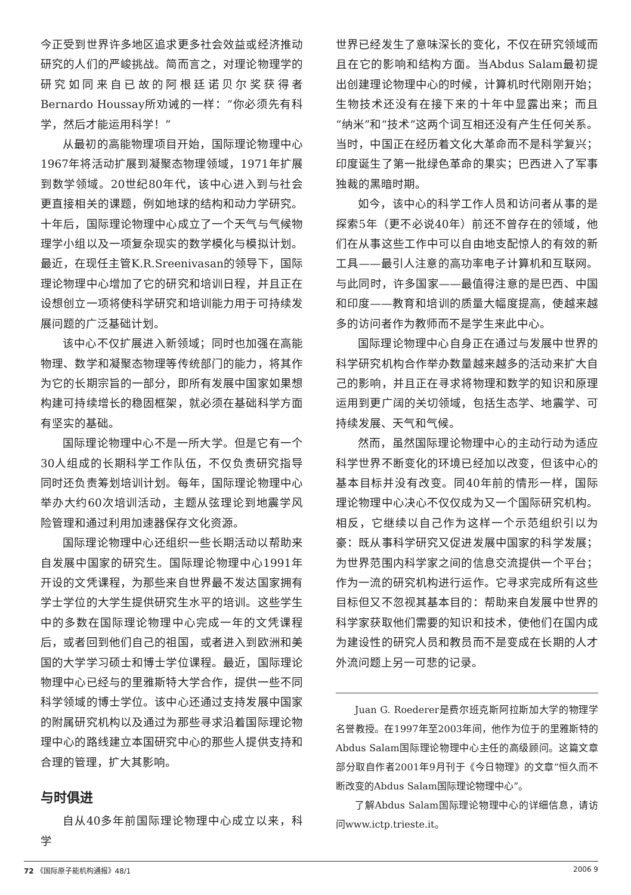今正受到世界许多地区追求更多社会效益或经济推动研究的人们的严峻挑战。简而言之，对理论物理学的研究如同来自已故的阿根廷诺贝尔奖获得者Bernardo Houssay所劝诫的一样：“你必须先有科学，然后才能运用科学！”
从最初的高能物理项目开始，国际理论物理中心1967年将活动扩展到凝聚态物理领域，1971年扩展到数学领域。20世纪80年代，该中心进入到与社会更直接相关的课题，例如地球的结构和动力学研究。十年后，国际理论物理中心成立了一个天气与气候物理学小组以及一项复杂现实的数学模化与模拟计划。最近，在现任主管K.R.Sreenivasan的领导下，国际理论物理中心增加了它的研究和培训日程，并且正在设想创立一项将使科学研究和培训能力用于可持续发展问题的广泛基础计划。
该中心不仅扩展进入新领域；同时也加强在高能物理、数学和凝聚态物理等传统部门的能力，将其作为它的长期宗旨的一部分，即所有发展中国家如果想构建可持续增长的稳固框架，就必须在基础科学方面有坚实的基础。
国际理论物理中心不是一所大学。但是它有一个30人组成的长期科学工作队伍，不仅负责研究指导同时还负责筹划培训计划。每年，国际理论物理中心举办大约60次培训活动，主题从弦理论到地震学风险管理和通过利用加速器保存文化资源。
国际理论物理中心还组织一些长期活动以帮助来自发展中国家的研究生。国际理论物理中心1991年开设的文凭课程，为那些来自世界最不发达国家拥有学士学位的大学生提供研究生水平的培训。这些学生中的多数在国际理论物理中心完成一年的文凭课程后，或者回到他们自己的祖国，或者进入到欧洲和美国的大学学习硕士和博士学位课程。最近，国际理论物理中心已经与的里雅斯特大学合作，提供一些不同科学领域的博士学位。该中心还通过支持发展中国家的附属研究机构以及通过为那些寻求沿着国际理论物理中心的路线建立本国研究中心的那些人提供支持和合理的管理，扩大其影响。
与时俱进
自从40多年前国际理论物理中心成立以来，科学
世界已经发生了意味深长的变化，不仅在研究领域而且在它的影响和结构方面。当Abdus Salam最初提出创建理论物理中心的时候，计算机时代刚刚开始；生物技术还没有在接下来的十年中显露出来；而且“纳米”和“技术”这两个词互相还没有产生任何关系。当时，中国正在经历着文化大革命而不是科学复兴；印度诞生了第一批绿色革命的果实；巴西进入了军事独裁的黑暗时期。
如今，该中心的科学工作人员和访问者从事的是探索5年（更不必说40年）前还不曾存在的领域，他们在从事这些工作中可以自由地支配惊人的有效的新工具——最引人注意的高功率电子计算机和互联网。与此同时，许多国家——最值得注意的是巴西、中国和印度——教育和培训的质量大幅度提高，使越来越多的访问者作为教师而不是学生来此中心。
国际理论物理中心自身正在通过与发展中世界的科学研究机构合作举办数量越来越多的活动来扩大自己的影响，并且正在寻求将物理和数学的知识和原理运用到更广阔的关切领域，包括生态学、地震学、可持续发展、天气和气候。
然而，虽然国际理论物理中心的主动行动为适应科学世界不断变化的环境已经加以改变，但该中心的基本目标并没有改变。同40年前的情形一样，国际理论物理中心决心不仅仅成为又一个国际研究机构。相反，它继续以自己作为这样一个示范组织引以为豪：既从事科学研究又促进发展中国家的科学发展；为世界范围内科学家之间的信息交流提供一个平台；作为一流的研究机构进行运作。它寻求完成所有这些目标但又不忽视其基本目的：帮助来自发展中世界的科学家获取他们需要的知识和技术，使他们在国内成为建设性的研究人员和教员而不是变成在长期的人才外流问题上另一可悲的记录。
Juan G. Roederer是费尔班克斯阿拉斯加大学的物理学名誉教授。在1997年至2003年间，他作为位于的里雅斯特的Abdus Salam国际理论物理中心主任的高级顾问。这篇文章部分取自作者2001年9月刊于《今日物理》的文章“恒久而不断改变的Abdus Salam国际理论物理中心”。
了解Abdus Salam国际理论物理中心的详细信息，请访问www.ictp.trieste.it。
72 《国际原子能机构通报》48/1 2006 9